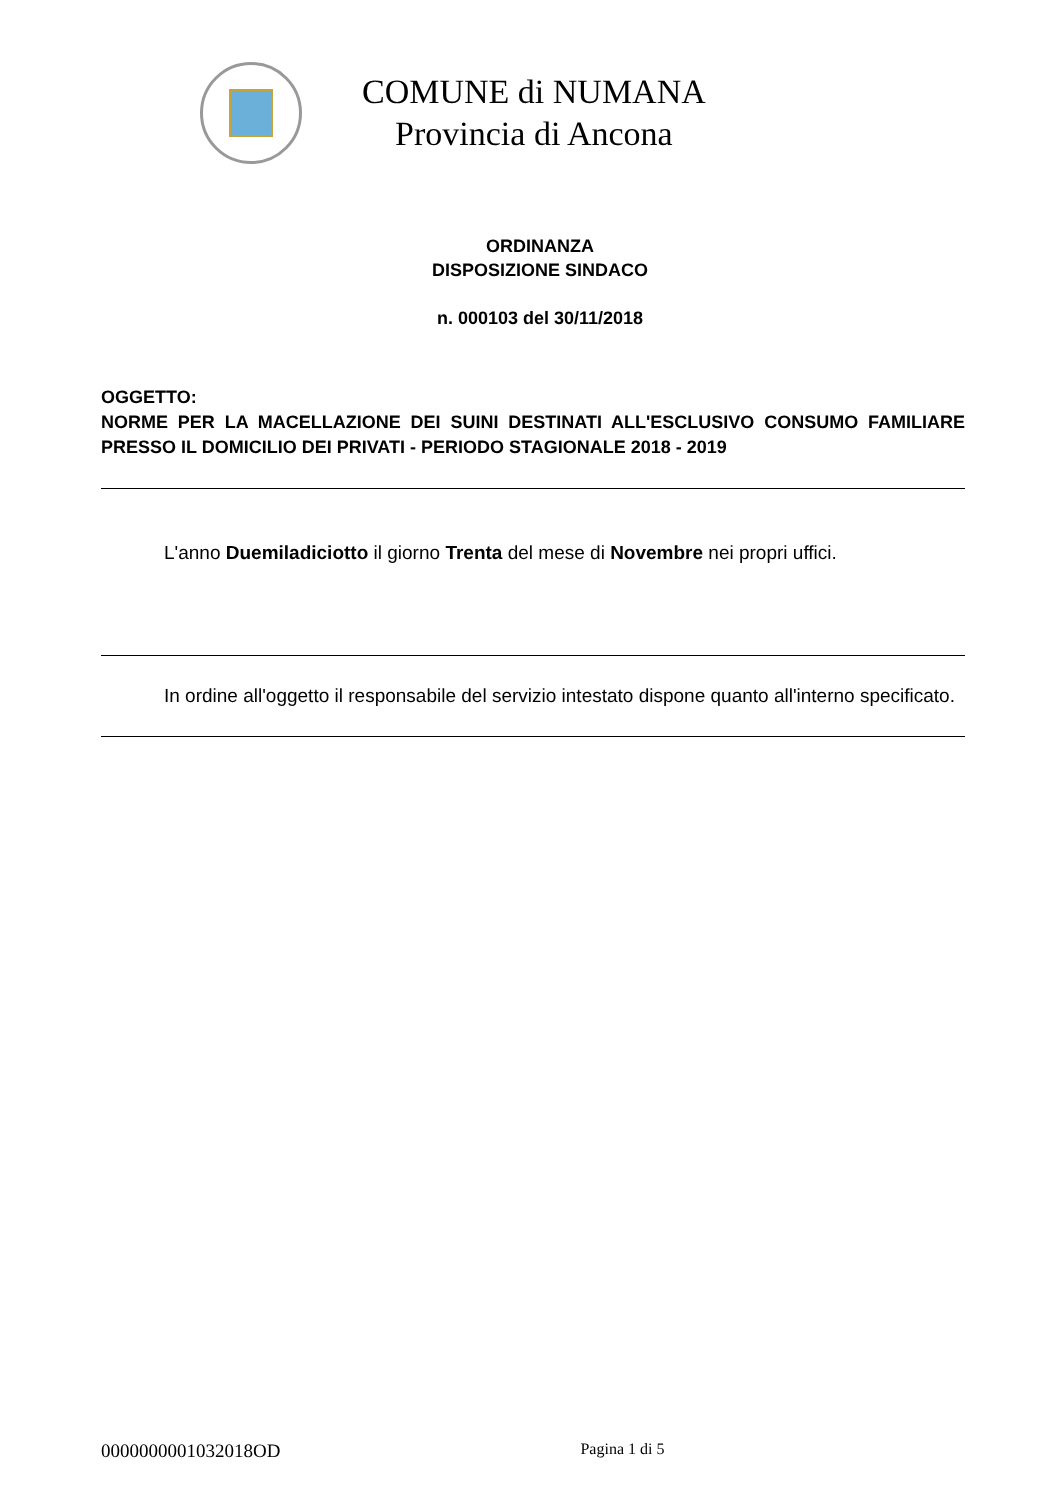COMUNE di NUMANA
Provincia di Ancona
ORDINANZA
DISPOSIZIONE SINDACO
n. 000103 del 30/11/2018
OGGETTO:
NORME PER LA MACELLAZIONE DEI SUINI DESTINATI ALL'ESCLUSIVO CONSUMO FAMILIARE PRESSO IL DOMICILIO DEI PRIVATI - PERIODO STAGIONALE 2018 - 2019
L'anno Duemiladiciotto il giorno Trenta del mese di Novembre nei propri uffici.
In ordine all'oggetto il responsabile del servizio intestato dispone quanto all'interno specificato.
0000000001032018OD Pagina 1 di 5